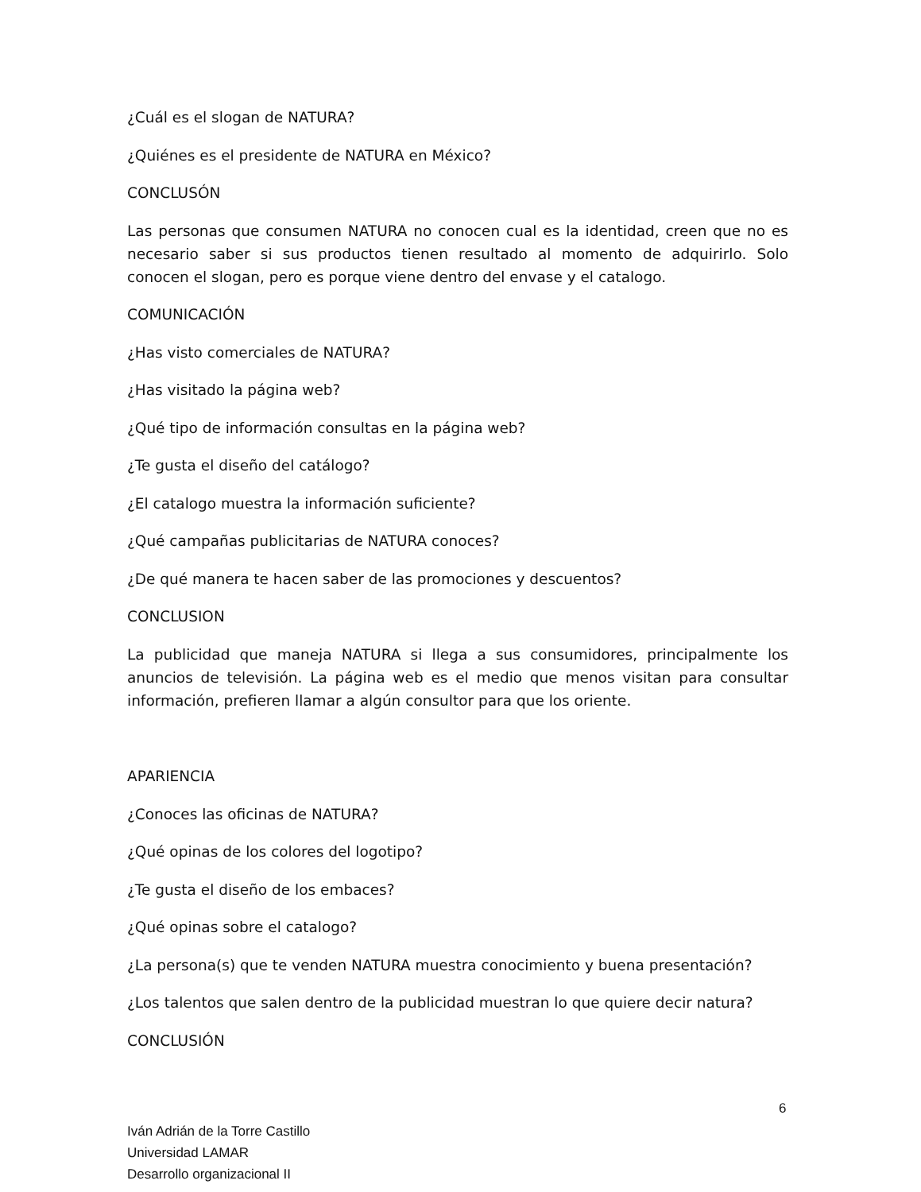¿Cuál es el slogan de NATURA?
¿Quiénes es el presidente de NATURA en México?
CONCLUSÓN
Las personas que consumen NATURA no conocen cual es la identidad, creen que no es necesario saber si sus productos tienen resultado al momento de adquirirlo. Solo conocen el slogan, pero es porque viene dentro del envase y el catalogo.
COMUNICACIÓN
¿Has visto comerciales de NATURA?
¿Has visitado la página web?
¿Qué tipo de información consultas en la página web?
¿Te gusta el diseño del catálogo?
¿El catalogo muestra la información suficiente?
¿Qué campañas publicitarias de NATURA conoces?
¿De qué manera te hacen saber de las promociones y descuentos?
CONCLUSION
La publicidad que maneja NATURA si llega a sus consumidores, principalmente los anuncios de televisión. La página web es el medio que menos visitan para consultar información, prefieren llamar a algún consultor para que los oriente.
APARIENCIA
¿Conoces las oficinas de NATURA?
¿Qué opinas de los colores del logotipo?
¿Te gusta el diseño de los embaces?
¿Qué opinas sobre el catalogo?
¿La persona(s) que te venden NATURA muestra conocimiento y buena presentación?
¿Los talentos que salen dentro de la publicidad muestran lo que quiere decir natura?
CONCLUSIÓN
6
Iván Adrián de la Torre Castillo
Universidad LAMAR
Desarrollo organizacional II